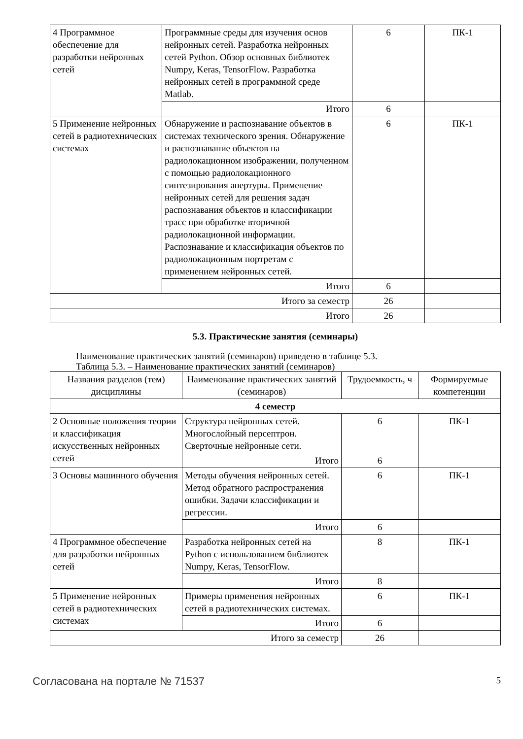| 4 Программное обеспечение для разработки нейронных сетей | Программные среды для изучения основ нейронных сетей. Разработка нейронных сетей Python. Обзор основных библиотек Numpy, Keras, TensorFlow. Разработка нейронных сетей в программной среде Matlab. | 6 | ПК-1 |
| | Итого | 6 | |
| 5 Применение нейронных сетей в радиотехнических системах | Обнаружение и распознавание объектов в системах технического зрения. Обнаружение и распознавание объектов на радиолокационном изображении, полученном с помощью радиолокационного синтезирования апертуры. Применение нейронных сетей для решения задач распознавания объектов и классификации трасс при обработке вторичной радиолокационной информации. Распознавание и классификация объектов по радиолокационным портретам с применением нейронных сетей. | 6 | ПК-1 |
| | Итого | 6 | |
| Итого за семестр | | 26 | |
| Итого | | 26 | |
5.3. Практические занятия (семинары)
Наименование практических занятий (семинаров) приведено в таблице 5.3.
Таблица 5.3. – Наименование практических занятий (семинаров)
| Названия разделов (тем) дисциплины | Наименование практических занятий (семинаров) | Трудоемкость, ч | Формируемые компетенции |
| --- | --- | --- | --- |
| 4 семестр | | | |
| 2 Основные положения теории и классификация искусственных нейронных сетей | Структура нейронных сетей. Многослойный персептрон. Сверточные нейронные сети. | 6 | ПК-1 |
| | Итого | 6 | |
| 3 Основы машинного обучения | Методы обучения нейронных сетей. Метод обратного распространения ошибки. Задачи классификации и регрессии. | 6 | ПК-1 |
| | Итого | 6 | |
| 4 Программное обеспечение для разработки нейронных сетей | Разработка нейронных сетей на Python с использованием библиотек Numpy, Keras, TensorFlow. | 8 | ПК-1 |
| | Итого | 8 | |
| 5 Применение нейронных сетей в радиотехнических системах | Примеры применения нейронных сетей в радиотехнических системах. | 6 | ПК-1 |
| | Итого | 6 | |
| Итого за семестр | | 26 | |
Согласована на портале № 71537 5